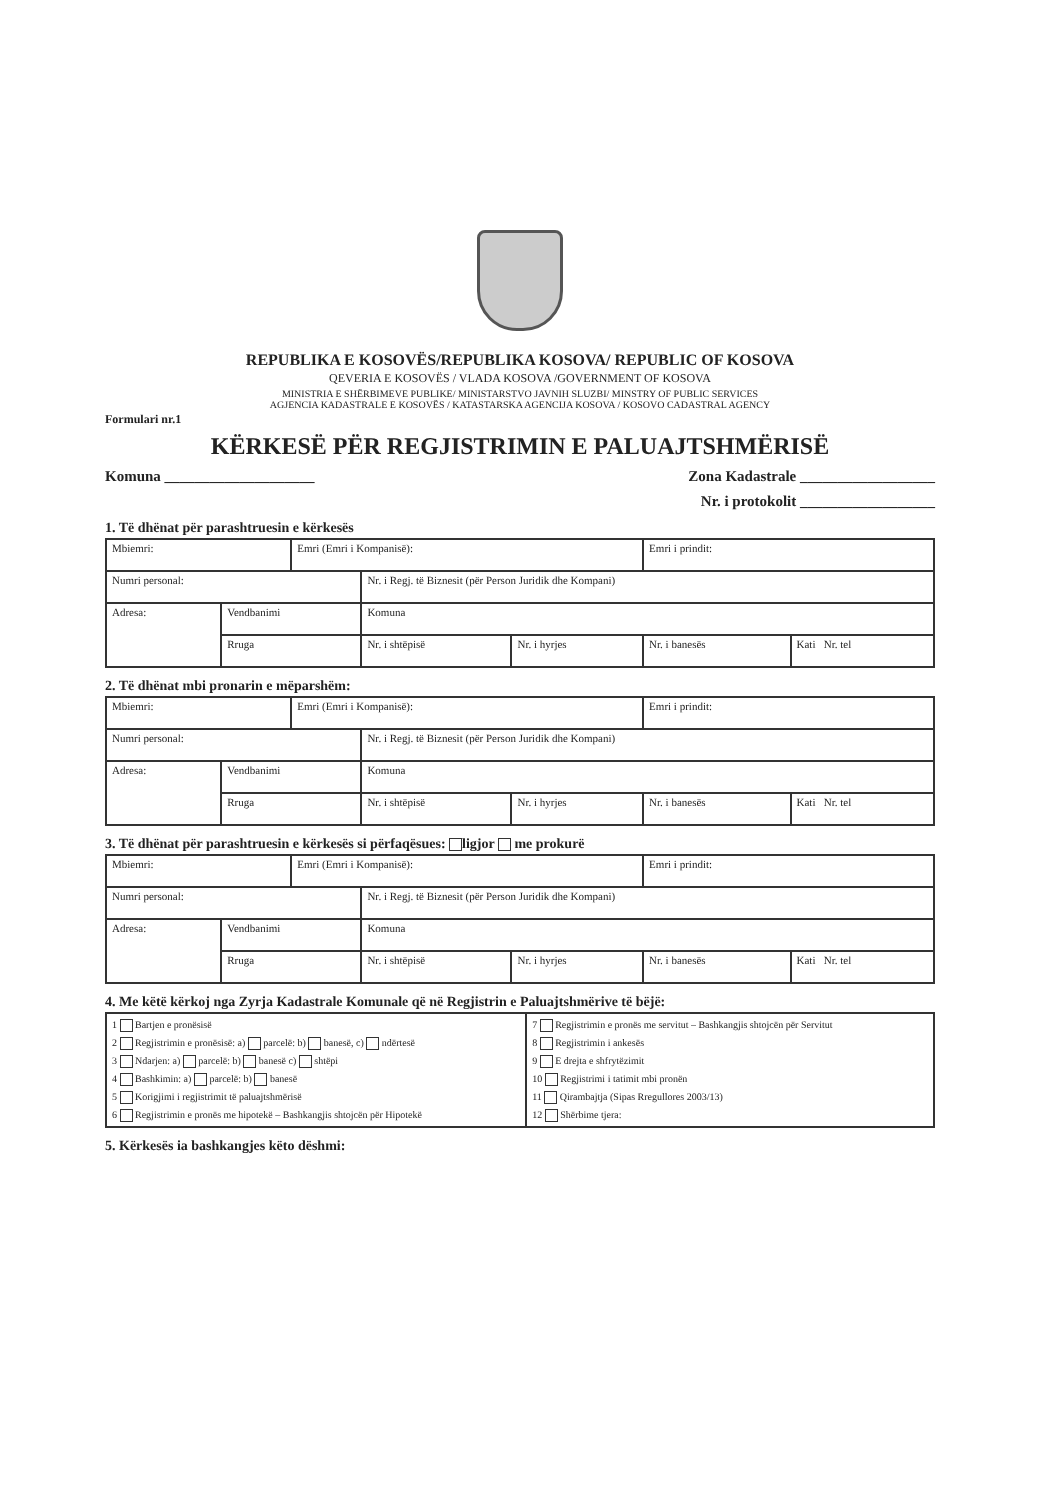REPUBLIKA E KOSOVËS/REPUBLIKA KOSOVA/ REPUBLIC OF KOSOVA
QEVERIA E KOSOVËS / VLADA KOSOVA /GOVERNMENT OF KOSOVA
MINISTRIA E SHËRBIMEVE PUBLIKE/ MINISTARSTVO JAVNIH SLUZBI/ MINSTRY OF PUBLIC SERVICES
AGJENCIA KADASTRALE E KOSOVËS / KATASTARSKA AGENCIJA KOSOVA / KOSOVO CADASTRAL AGENCY
Formulari nr.1
KËRKESË PËR REGJISTRIMIN E PALUAJTSHMËRISË
Komuna ____________________ Zona Kadastrale __________________
Nr. i protokolit __________________
1. Të dhënat për parashtruesin e kërkesës
| Mbiemri: | | Emri (Emri i Kompanisë): | | | Emri i prindit: | |
| Numri personal: | | | Nr. i Regj. të Biznesit (për Person Juridik dhe Kompani) | | | |
| Adresa: | Vendbanimi | | Komuna | | | |
| | Rruga | | Nr. i shtëpisë | Nr. i hyrjes | Nr. i banesës | Kati Nr. tel |
2. Të dhënat mbi pronarin e mëparshëm:
| Mbiemri: | | Emri (Emri i Kompanisë): | | | Emri i prindit: | |
| Numri personal: | | | Nr. i Regj. të Biznesit (për Person Juridik dhe Kompani) | | | |
| Adresa: | Vendbanimi | | Komuna | | | |
| | Rruga | | Nr. i shtëpisë | Nr. i hyrjes | Nr. i banesës | Kati Nr. tel |
3. Të dhënat për parashtruesin e kërkesës si përfaqësues: ligjor me prokurë
| Mbiemri: | | Emri (Emri i Kompanisë): | | | Emri i prindit: | |
| Numri personal: | | | Nr. i Regj. të Biznesit (për Person Juridik dhe Kompani) | | | |
| Adresa: | Vendbanimi | | Komuna | | | |
| | Rruga | | Nr. i shtëpisë | Nr. i hyrjes | Nr. i banesës | Kati Nr. tel |
4. Me këtë kërkoj nga Zyrja Kadastrale Komunale që në Regjistrin e Paluajtshmërive të bëjë:
| 1 Bartjen e pronësisë 2 Regjistrimin e pronësisë: a) parcelë: b) banesë, c) ndërtesë 3 Ndarjen: a) parcelë: b) banesë c) shtëpi 4 Bashkimin: a) parcelë: b) banesë 5 Korigjimi i regjistrimit të paluajtshmërisë 6 Regjistrimin e pronës me hipotekë – Bashkangjis shtojcën për Hipotekë | 7 Regjistrimin e pronës me servitut – Bashkangjis shtojcën për Servitut 8 Regjistrimin i ankesës 9 E drejta e shfrytëzimit 10 Regjistrimi i tatimit mbi pronën 11 Qirambajtja (Sipas Rregullores 2003/13) 12 Shërbime tjera: |
5. Kërkesës ia bashkangjes këto dëshmi: